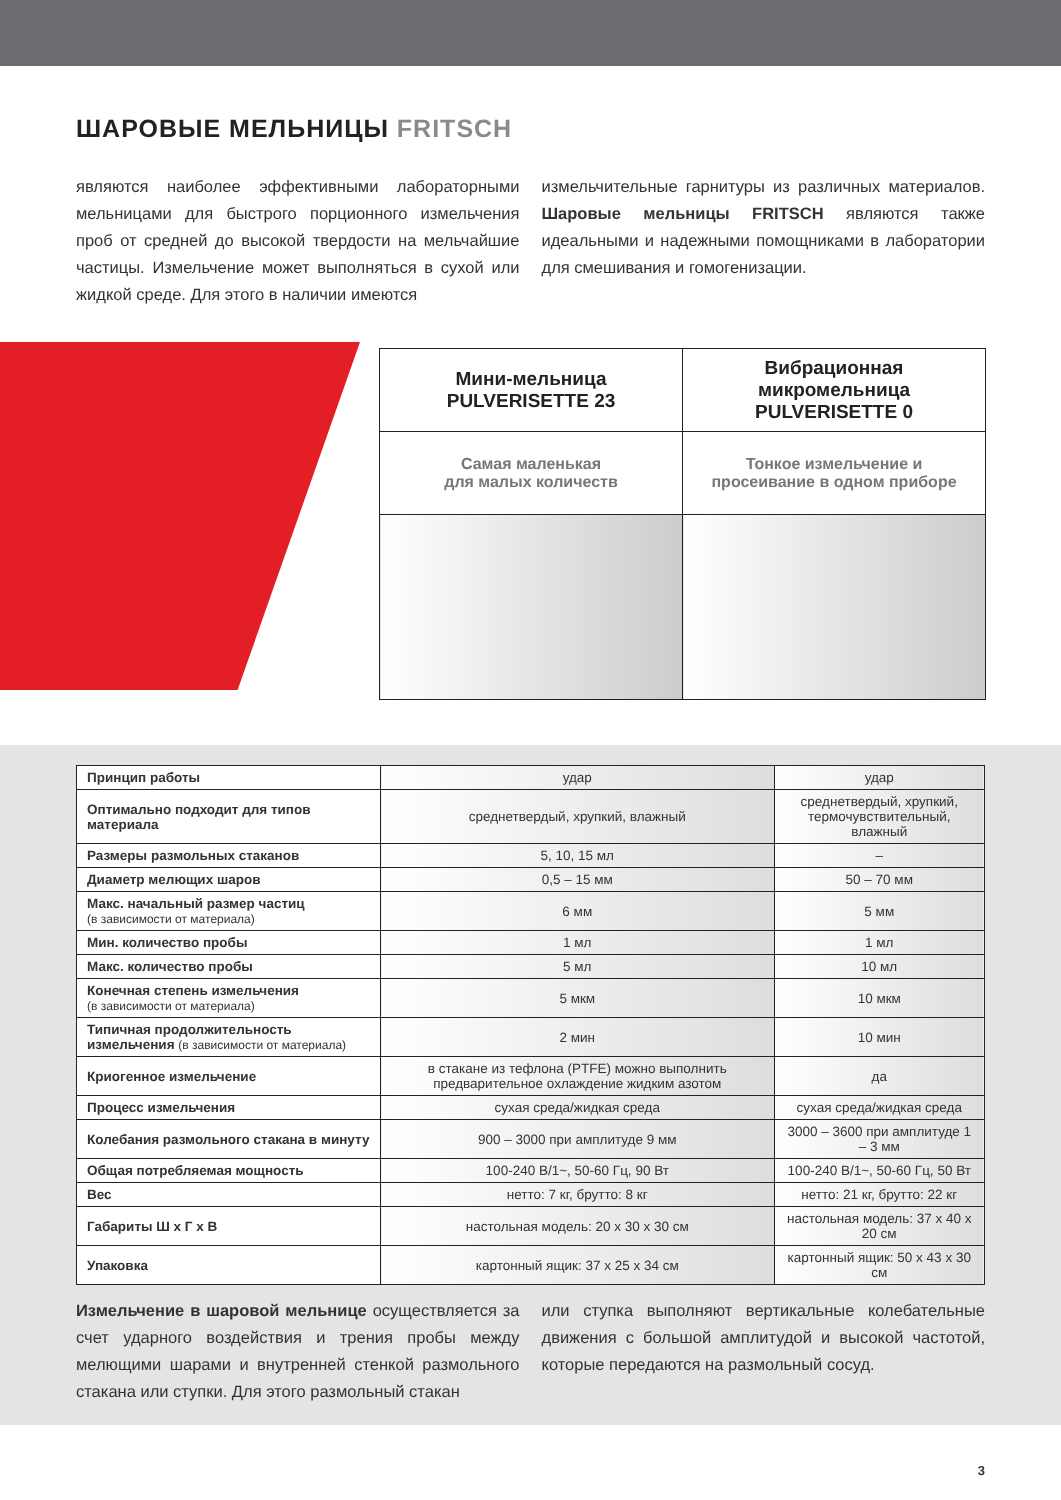ШАРОВЫЕ МЕЛЬНИЦЫ FRITSCH
являются наиболее эффективными лабораторными мельницами для быстрого порционного измельчения проб от средней до высокой твердости на мельчайшие частицы. Измельчение может выполняться в сухой или жидкой среде. Для этого в наличии имеются
измельчительные гарнитуры из различных материалов. Шаровые мельницы FRITSCH являются также идеальными и надежными помощниками в лаборатории для смешивания и гомогенизации.
| Мини-мельница PULVERISETTE 23 | Вибрационная микромельница PULVERISETTE 0 |
| Самая маленькая для малых количеств | Тонкое измельчение и просеивание в одном приборе |
| Принцип работы | удар | удар |
| Оптимально подходит для типов материала | среднетвердый, хрупкий, влажный | среднетвердый, хрупкий, термочувствительный, влажный |
| Размеры размольных стаканов | 5, 10, 15 мл | – |
| Диаметр мелющих шаров | 0,5 – 15 мм | 50 – 70 мм |
| Макс. начальный размер частиц (в зависимости от материала) | 6 мм | 5 мм |
| Мин. количество пробы | 1 мл | 1 мл |
| Макс. количество пробы | 5 мл | 10 мл |
| Конечная степень измельчения (в зависимости от материала) | 5 мкм | 10 мкм |
| Типичная продолжительность измельчения (в зависимости от материала) | 2 мин | 10 мин |
| Криогенное измельчение | в стакане из тефлона (PTFE) можно выполнить предварительное охлаждение жидким азотом | да |
| Процесс измельчения | сухая среда/жидкая среда | сухая среда/жидкая среда |
| Колебания размольного стакана в минуту | 900 – 3000 при амплитуде 9 мм | 3000 – 3600 при амплитуде 1 – 3 мм |
| Общая потребляемая мощность | 100-240 В/1~, 50-60 Гц, 90 Вт | 100-240 В/1~, 50-60 Гц, 50 Вт |
| Вес | нетто: 7 кг, брутто: 8 кг | нетто: 21 кг, брутто: 22 кг |
| Габариты Ш x Г x В | настольная модель: 20 x 30 x 30 см | настольная модель: 37 x 40 x 20 см |
| Упаковка | картонный ящик: 37 x 25 x 34 см | картонный ящик: 50 x 43 x 30 см |
Измельчение в шаровой мельнице осуществляется за счет ударного воздействия и трения пробы между мелющими шарами и внутренней стенкой размольного стакана или ступки. Для этого размольный стакан
или ступка выполняют вертикальные колебательные движения с большой амплитудой и высокой частотой, которые передаются на размольный сосуд.
3